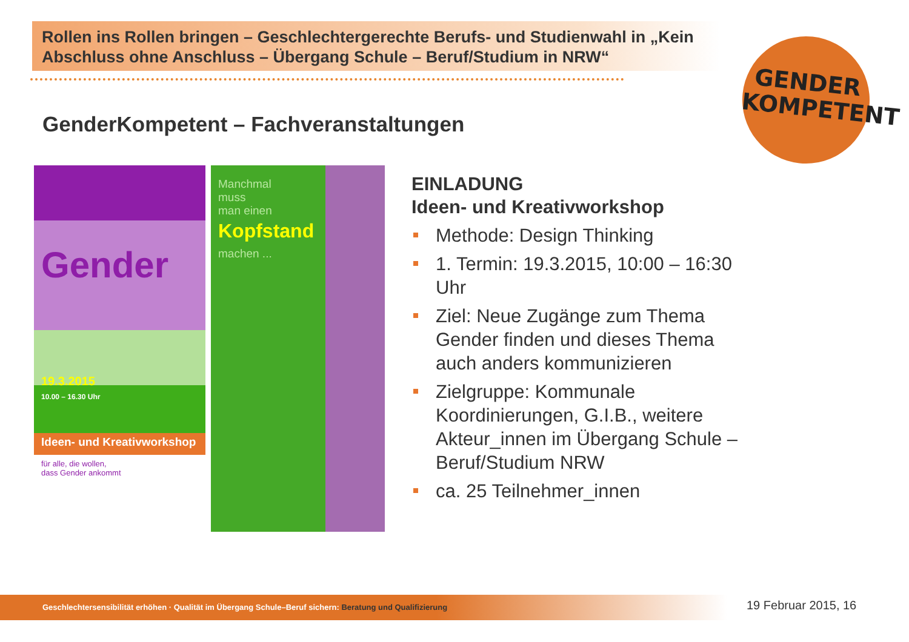Rollen ins Rollen bringen – Geschlechtergerechte Berufs- und Studienwahl in „Kein Abschluss ohne Anschluss – Übergang Schule – Beruf/Studium in NRW“
GENDER
KOMPETENT
GenderKompetent – Fachveranstaltungen
Gender
19.3.2015
10.00 – 16.30 Uhr
Ideen- und Kreativworkshop
für alle, die wollen,
dass Gender ankommt
Manchmal
muss
man einen
Kopfstand
machen ...
EINLADUNG
Ideen- und Kreativworkshop
Methode: Design Thinking
1. Termin: 19.3.2015, 10:00 – 16:30 Uhr
Ziel: Neue Zugänge zum Thema Gender finden und dieses Thema auch anders kommunizieren
Zielgruppe: Kommunale Koordinierungen, G.I.B., weitere Akteur_innen im Übergang Schule – Beruf/Studium NRW
ca. 25 Teilnehmer_innen
Geschlechtersensibilität erhöhen · Qualität im Übergang Schule–Beruf sichern: Beratung und Qualifizierung 19 Februar 2015, 16